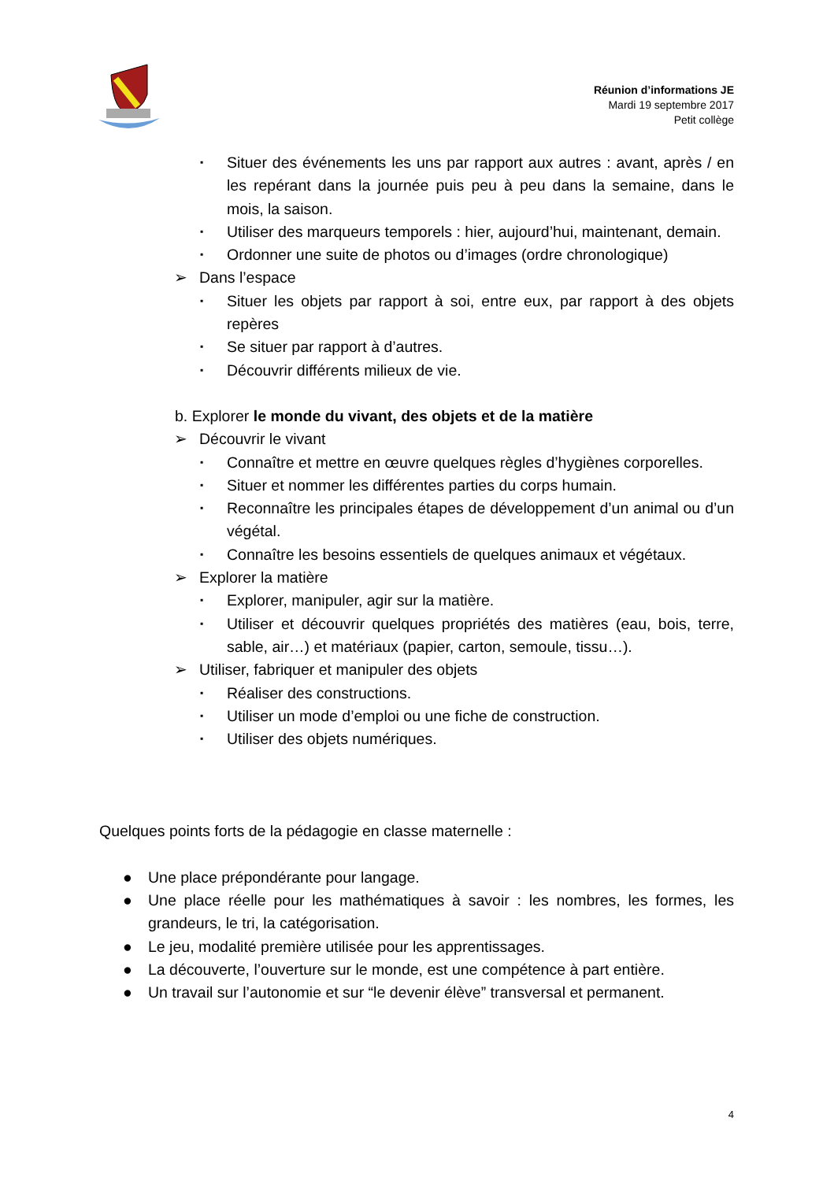Réunion d’informations JE
Mardi 19 septembre 2017
Petit collège
▪ Situer des événements les uns par rapport aux autres : avant, après / en les repérant dans la journée puis peu à peu dans la semaine, dans le mois, la saison.
▪ Utiliser des marqueurs temporels : hier, aujourd’hui, maintenant, demain.
▪ Ordonner une suite de photos ou d’images (ordre chronologique)
➢ Dans l’espace
▪ Situer les objets par rapport à soi, entre eux, par rapport à des objets repères
▪ Se situer par rapport à d’autres.
▪ Découvrir différents milieux de vie.
b. Explorer le monde du vivant, des objets et de la matière
➢ Découvrir le vivant
▪ Connaître et mettre en œuvre quelques règles d’hygiènes corporelles.
▪ Situer et nommer les différentes parties du corps humain.
▪ Reconnaître les principales étapes de développement d’un animal ou d’un végétal.
▪ Connaître les besoins essentiels de quelques animaux et végétaux.
➢ Explorer la matière
▪ Explorer, manipuler, agir sur la matière.
▪ Utiliser et découvrir quelques propriétés des matières (eau, bois, terre, sable, air…) et matériaux (papier, carton, semoule, tissu…).
➢ Utiliser, fabriquer et manipuler des objets
▪ Réaliser des constructions.
▪ Utiliser un mode d’emploi ou une fiche de construction.
▪ Utiliser des objets numériques.
Quelques points forts de la pédagogie en classe maternelle :
● Une place prépondérante pour langage.
● Une place réelle pour les mathématiques à savoir : les nombres, les formes, les grandeurs, le tri, la catégorisation.
● Le jeu, modalité première utilisée pour les apprentissages.
● La découverte, l’ouverture sur le monde, est une compétence à part entière.
● Un travail sur l’autonomie et sur “le devenir élève” transversal et permanent.
4